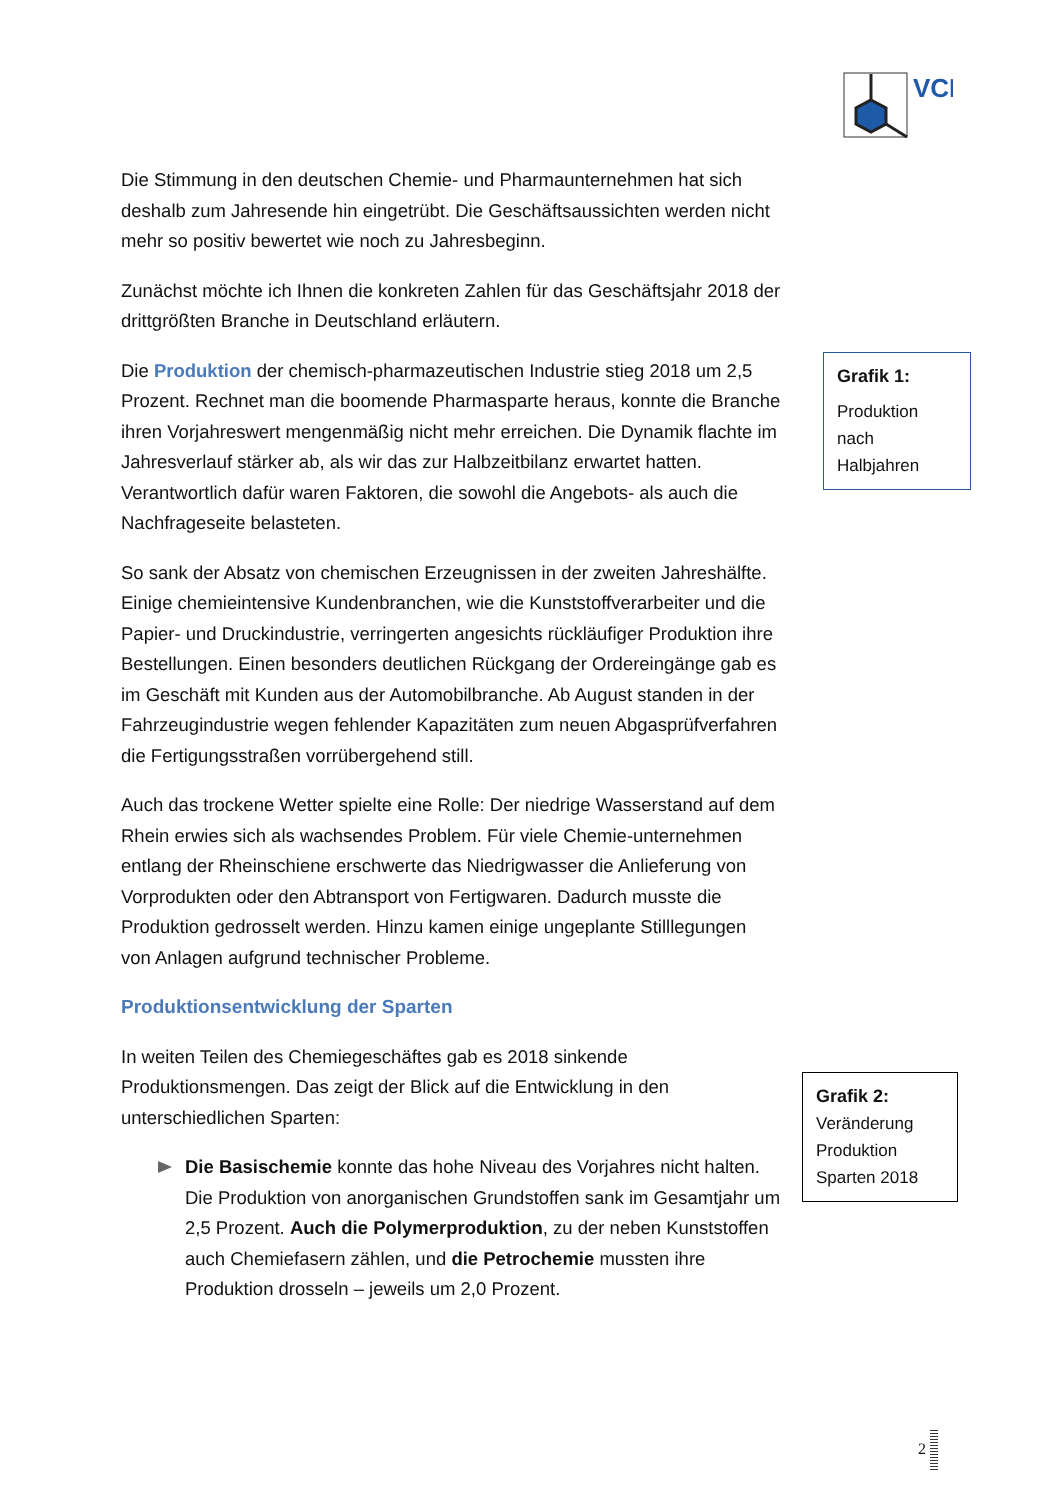VCI
Die Stimmung in den deutschen Chemie- und Pharmaunternehmen hat sich deshalb zum Jahresende hin eingetrübt. Die Geschäftsaussichten werden nicht mehr so positiv bewertet wie noch zu Jahresbeginn.
Zunächst möchte ich Ihnen die konkreten Zahlen für das Geschäftsjahr 2018 der drittgrößten Branche in Deutschland erläutern.
Die Produktion der chemisch-pharmazeutischen Industrie stieg 2018 um 2,5 Prozent. Rechnet man die boomende Pharmasparte heraus, konnte die Branche ihren Vorjahreswert mengenmäßig nicht mehr erreichen. Die Dynamik flachte im Jahresverlauf stärker ab, als wir das zur Halbzeitbilanz erwartet hatten. Verantwortlich dafür waren Faktoren, die sowohl die Angebots- als auch die Nachfrageseite belasteten.
So sank der Absatz von chemischen Erzeugnissen in der zweiten Jahreshälfte. Einige chemieintensive Kundenbranchen, wie die Kunststoffverarbeiter und die Papier- und Druckindustrie, verringerten angesichts rückläufiger Produktion ihre Bestellungen. Einen besonders deutlichen Rückgang der Ordereingänge gab es im Geschäft mit Kunden aus der Automobilbranche. Ab August standen in der Fahrzeugindustrie wegen fehlender Kapazitäten zum neuen Abgasprüfverfahren die Fertigungsstraßen vorrübergehend still.
Auch das trockene Wetter spielte eine Rolle: Der niedrige Wasserstand auf dem Rhein erwies sich als wachsendes Problem. Für viele Chemie-unternehmen entlang der Rheinschiene erschwerte das Niedrigwasser die Anlieferung von Vorprodukten oder den Abtransport von Fertigwaren. Dadurch musste die Produktion gedrosselt werden. Hinzu kamen einige ungeplante Stilllegungen von Anlagen aufgrund technischer Probleme.
Produktionsentwicklung der Sparten
In weiten Teilen des Chemiegeschäftes gab es 2018 sinkende Produktionsmengen. Das zeigt der Blick auf die Entwicklung in den unterschiedlichen Sparten:
Die Basischemie konnte das hohe Niveau des Vorjahres nicht halten. Die Produktion von anorganischen Grundstoffen sank im Gesamtjahr um 2,5 Prozent. Auch die Polymerproduktion, zu der neben Kunststoffen auch Chemiefasern zählen, und die Petrochemie mussten ihre Produktion drosseln – jeweils um 2,0 Prozent.
Grafik 1:
Produktion
nach
Halbjahren
Grafik 2:
Veränderung
Produktion
Sparten 2018
2